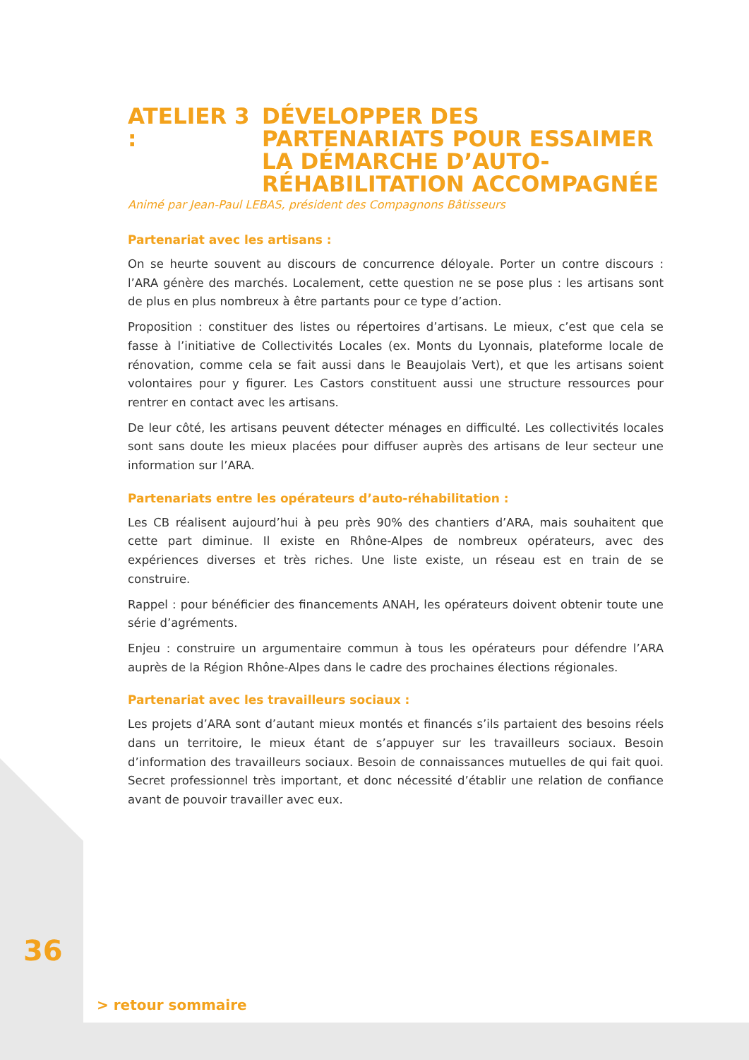ATELIER 3 : DÉVELOPPER DES PARTENARIATS POUR ESSAIMER LA DÉMARCHE D’AUTO-RÉHABILITATION ACCOMPAGNÉE
Animé par Jean-Paul LEBAS, président des Compagnons Bâtisseurs
Partenariat avec les artisans :
On se heurte souvent au discours de concurrence déloyale. Porter un contre discours : l’ARA génère des marchés. Localement, cette question ne se pose plus : les artisans sont de plus en plus nombreux à être partants pour ce type d’action.
Proposition : constituer des listes ou répertoires d’artisans. Le mieux, c’est que cela se fasse à l’initiative de Collectivités Locales (ex. Monts du Lyonnais, plateforme locale de rénovation, comme cela se fait aussi dans le Beaujolais Vert), et que les artisans soient volontaires pour y figurer. Les Castors constituent aussi une structure ressources pour rentrer en contact avec les artisans.
De leur côté, les artisans peuvent détecter ménages en difficulté. Les collectivités locales sont sans doute les mieux placées pour diffuser auprès des artisans de leur secteur une information sur l’ARA.
Partenariats entre les opérateurs d’auto-réhabilitation :
Les CB réalisent aujourd’hui à peu près 90% des chantiers d’ARA, mais souhaitent que cette part diminue. Il existe en Rhône-Alpes de nombreux opérateurs, avec des expériences diverses et très riches. Une liste existe, un réseau est en train de se construire.
Rappel : pour bénéficier des financements ANAH, les opérateurs doivent obtenir toute une série d’agréments.
Enjeu : construire un argumentaire commun à tous les opérateurs pour défendre l’ARA auprès de la Région Rhône-Alpes dans le cadre des prochaines élections régionales.
Partenariat avec les travailleurs sociaux :
Les projets d’ARA sont d’autant mieux montés et financés s’ils partaient des besoins réels dans un territoire, le mieux étant de s’appuyer sur les travailleurs sociaux. Besoin d’information des travailleurs sociaux. Besoin de connaissances mutuelles de qui fait quoi. Secret professionnel très important, et donc nécessité d’établir une relation de confiance avant de pouvoir travailler avec eux.
36
> retour sommaire